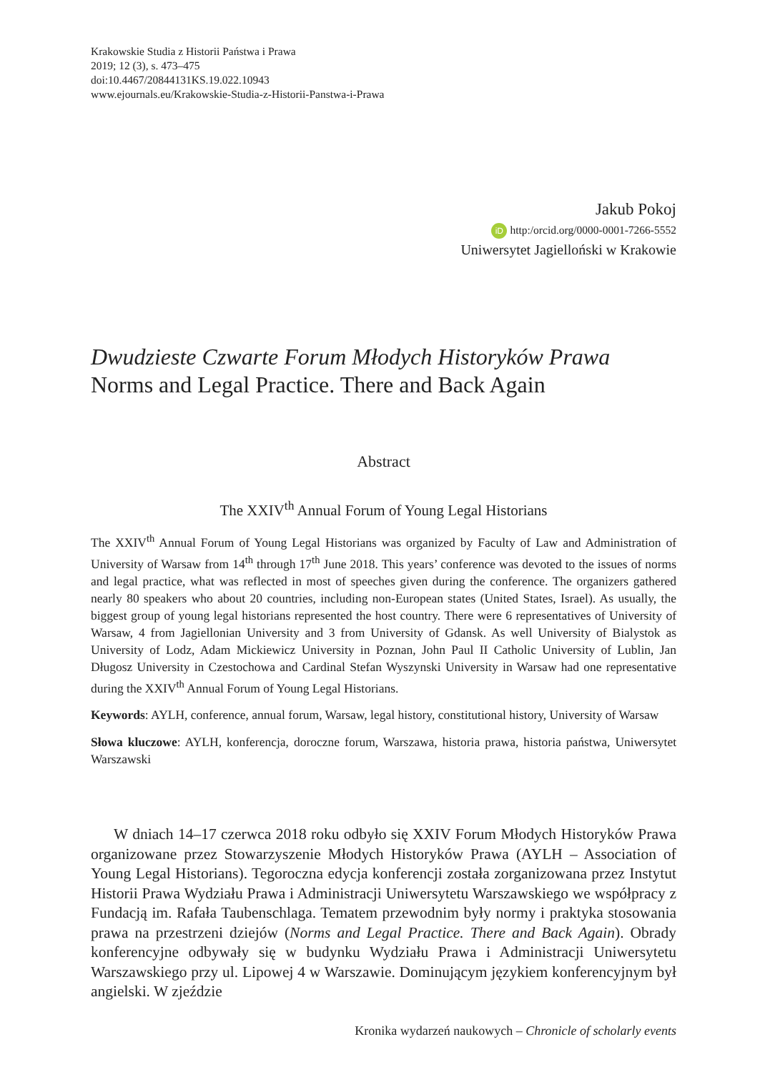Krakowskie Studia z Historii Państwa i Prawa
2019; 12 (3), s. 473–475
doi:10.4467/20844131KS.19.022.10943
www.ejournals.eu/Krakowskie-Studia-z-Historii-Panstwa-i-Prawa
Jakub Pokoj
iD http:/orcid.org/0000-0001-7266-5552
Uniwersytet Jagielloński w Krakowie
Dwudzieste Czwarte Forum Młodych Historyków Prawa
Norms and Legal Practice. There and Back Again
Abstract
The XXIV<sup>th</sup> Annual Forum of Young Legal Historians
The XXIV<sup>th</sup> Annual Forum of Young Legal Historians was organized by Faculty of Law and Administration of University of Warsaw from 14<sup>th</sup> through 17<sup>th</sup> June 2018. This years’ conference was devoted to the issues of norms and legal practice, what was reflected in most of speeches given during the conference. The organizers gathered nearly 80 speakers who about 20 countries, including non-European states (United States, Israel). As usually, the biggest group of young legal historians represented the host country. There were 6 representatives of University of Warsaw, 4 from Jagiellonian University and 3 from University of Gdansk. As well University of Bialystok as University of Lodz, Adam Mickiewicz University in Poznan, John Paul II Catholic University of Lublin, Jan Długosz University in Czestochowa and Cardinal Stefan Wyszynski University in Warsaw had one representative during the XXIV<sup>th</sup> Annual Forum of Young Legal Historians.
Keywords: AYLH, conference, annual forum, Warsaw, legal history, constitutional history, University of Warsaw
Słowa kluczowe: AYLH, konferencja, doroczne forum, Warszawa, historia prawa, historia państwa, Uniwersytet Warszawski
W dniach 14–17 czerwca 2018 roku odbyło się XXIV Forum Młodych Historyków Prawa organizowane przez Stowarzyszenie Młodych Historyków Prawa (AYLH – Association of Young Legal Historians). Tegoroczna edycja konferencji została zorganizowana przez Instytut Historii Prawa Wydziału Prawa i Administracji Uniwersytetu Warszawskiego we współpracy z Fundacją im. Rafała Taubenschlaga. Tematem przewodnim były normy i praktyka stosowania prawa na przestrzeni dziejów (Norms and Legal Practice. There and Back Again). Obrady konferencyjne odbywały się w budynku Wydziału Prawa i Administracji Uniwersytetu Warszawskiego przy ul. Lipowej 4 w Warszawie. Dominującym językiem konferencyjnym był angielski. W zjeździe
Kronika wydarzeń naukowych – Chronicle of scholarly events